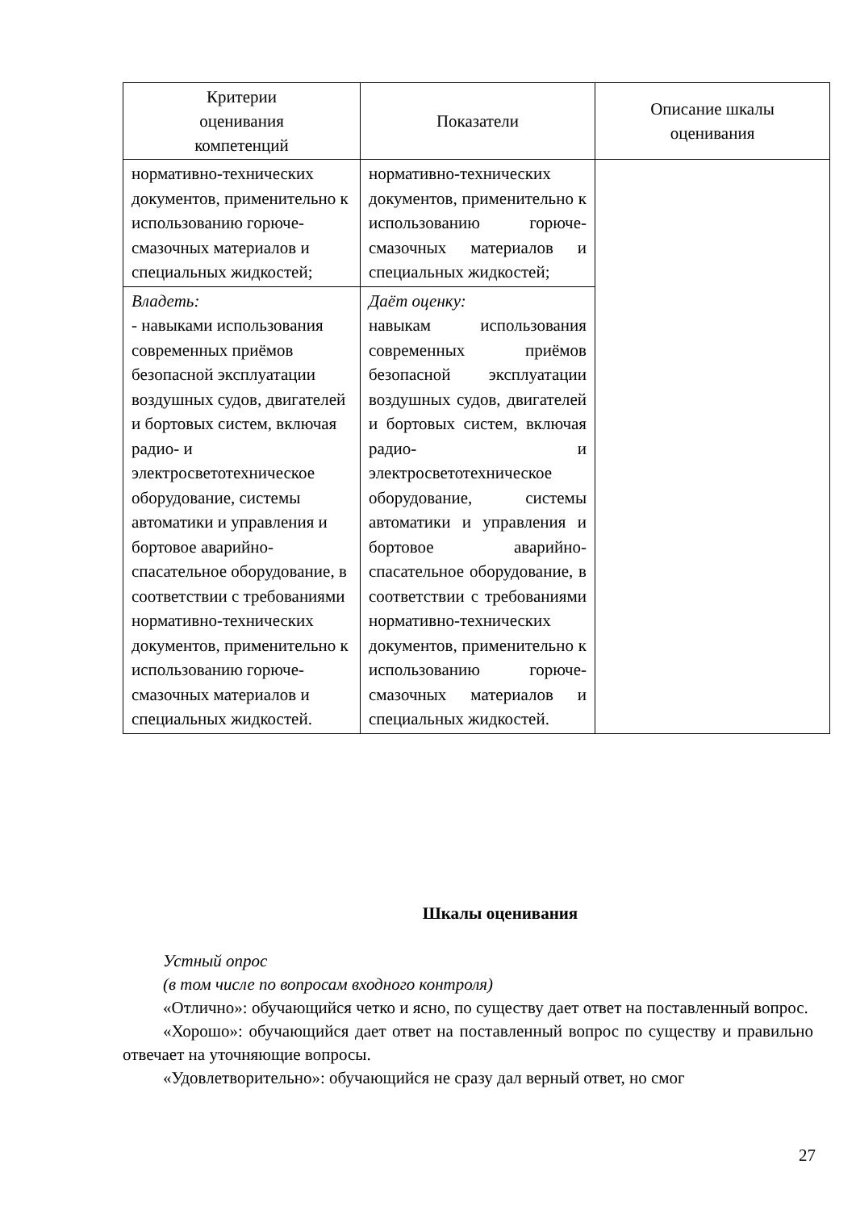| Критерии оценивания компетенций | Показатели | Описание шкалы оценивания |
| --- | --- | --- |
| нормативно-технических документов, применительно к использованию горюче-смазочных материалов и специальных жидкостей; | нормативно-технических документов, применительно к использованию горюче-смазочных материалов и специальных жидкостей; | |
| Владеть: - навыками использования современных приёмов безопасной эксплуатации воздушных судов, двигателей и бортовых систем, включая радио- и электросветотехническое оборудование, системы автоматики и управления и бортовое аварийно-спасательное оборудование, в соответствии с требованиями нормативно-технических документов, применительно к использованию горюче-смазочных материалов и специальных жидкостей. | Даёт оценку: навыкам использования современных приёмов безопасной эксплуатации воздушных судов, двигателей и бортовых систем, включая радио- и электросветотехническое оборудование, системы автоматики и управления и бортовое аварийно-спасательное оборудование, в соответствии с требованиями нормативно-технических документов, применительно к использованию горюче-смазочных материалов и специальных жидкостей. | |
Шкалы оценивания
Устный опрос
(в том числе по вопросам входного контроля)
«Отлично»: обучающийся четко и ясно, по существу дает ответ на поставленный вопрос.
«Хорошо»: обучающийся дает ответ на поставленный вопрос по существу и правильно отвечает на уточняющие вопросы.
«Удовлетворительно»: обучающийся не сразу дал верный ответ, но смог
27